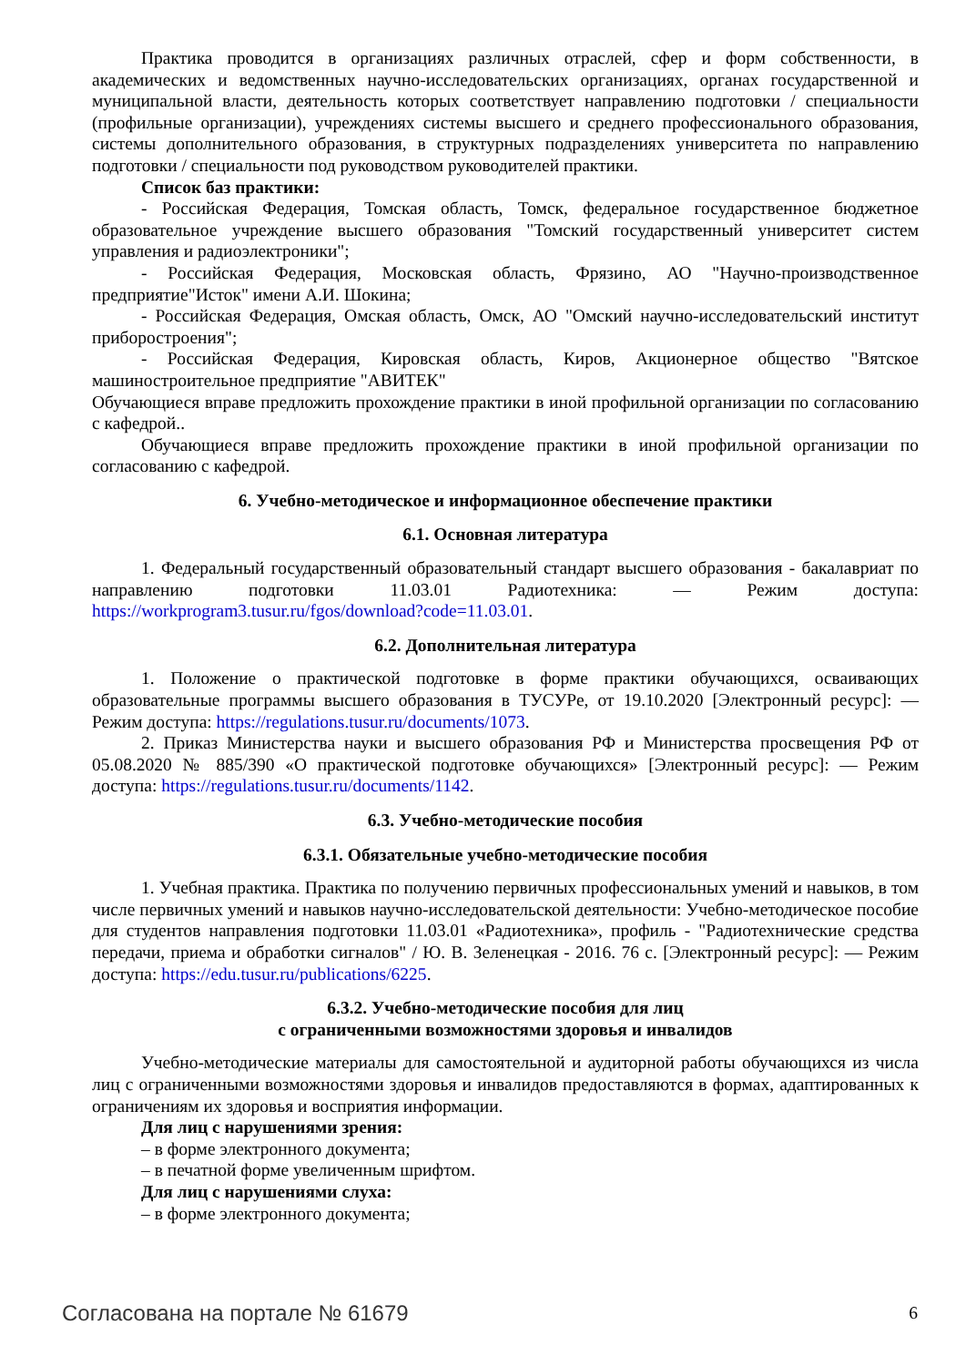Практика проводится в организациях различных отраслей, сфер и форм собственности, в академических и ведомственных научно-исследовательских организациях, органах государственной и муниципальной власти, деятельность которых соответствует направлению подготовки / специальности (профильные организации), учреждениях системы высшего и среднего профессионального образования, системы дополнительного образования, в структурных подразделениях университета по направлению подготовки / специальности под руководством руководителей практики.
Список баз практики:
- Российская Федерация, Томская область, Томск, федеральное государственное бюджетное образовательное учреждение высшего образования "Томский государственный университет систем управления и радиоэлектроники";
- Российская Федерация, Московская область, Фрязино, АО "Научно-производственное предприятие"Исток" имени А.И. Шокина;
- Российская Федерация, Омская область, Омск, АО "Омский научно-исследовательский институт приборостроения";
- Российская Федерация, Кировская область, Киров, Акционерное общество "Вятское машиностроительное предприятие "АВИТЕК"
Обучающиеся вправе предложить прохождение практики в иной профильной организации по согласованию с кафедрой..
Обучающиеся вправе предложить прохождение практики в иной профильной организации по согласованию с кафедрой.
6. Учебно-методическое и информационное обеспечение практики
6.1. Основная литература
1. Федеральный государственный образовательный стандарт высшего образования - бакалавриат по направлению подготовки 11.03.01 Радиотехника: — Режим доступа: https://workprogram3.tusur.ru/fgos/download?code=11.03.01.
6.2. Дополнительная литература
1. Положение о практической подготовке в форме практики обучающихся, осваивающих образовательные программы высшего образования в ТУСУРе, от 19.10.2020 [Электронный ресурс]: — Режим доступа: https://regulations.tusur.ru/documents/1073.
2. Приказ Министерства науки и высшего образования РФ и Министерства просвещения РФ от 05.08.2020 № 885/390 «О практической подготовке обучающихся» [Электронный ресурс]: — Режим доступа: https://regulations.tusur.ru/documents/1142.
6.3. Учебно-методические пособия
6.3.1. Обязательные учебно-методические пособия
1. Учебная практика. Практика по получению первичных профессиональных умений и навыков, в том числе первичных умений и навыков научно-исследовательской деятельности: Учебно-методическое пособие для студентов направления подготовки 11.03.01 «Радиотехника», профиль - "Радиотехнические средства передачи, приема и обработки сигналов" / Ю. В. Зеленецкая - 2016. 76 с. [Электронный ресурс]: — Режим доступа: https://edu.tusur.ru/publications/6225.
6.3.2. Учебно-методические пособия для лиц
с ограниченными возможностями здоровья и инвалидов
Учебно-методические материалы для самостоятельной и аудиторной работы обучающихся из числа лиц с ограниченными возможностями здоровья и инвалидов предоставляются в формах, адаптированных к ограничениям их здоровья и восприятия информации.
Для лиц с нарушениями зрения:
– в форме электронного документа;
– в печатной форме увеличенным шрифтом.
Для лиц с нарушениями слуха:
– в форме электронного документа;
Согласована на портале № 61679 6